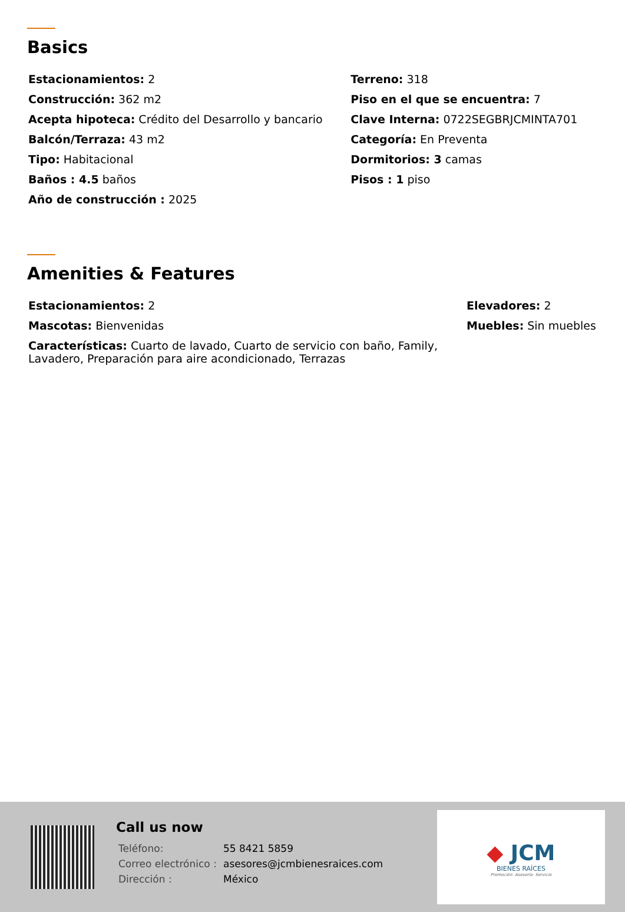Basics
| Estacionamientos: 2 | Terreno: 318 |
| Construcción: 362 m2 | Piso en el que se encuentra: 7 |
| Acepta hipoteca: Crédito del Desarrollo y bancario | Clave Interna: 0722SEGBRJCMINTA701 |
| Balcón/Terraza: 43 m2 | Categoría: En Preventa |
| Tipo: Habitacional | Dormitorios: 3 camas |
| Baños : 4.5 baños | Pisos : 1 piso |
| Año de construcción : 2025 | |
Amenities & Features
| Estacionamientos: 2 | Elevadores: 2 |
| Mascotas: Bienvenidas | Muebles: Sin muebles |
| Características: Cuarto de lavado, Cuarto de servicio con baño, Family, Lavadero, Preparación para aire acondicionado, Terrazas | |
Call us now
| Teléfono: | 55 8421 5859 |
| Correo electrónico : | asesores@jcmbienesraices.com |
| Dirección : | México |
◆ JCM
BIENES RAÍCES
Promoción- Asesoría- Servicio